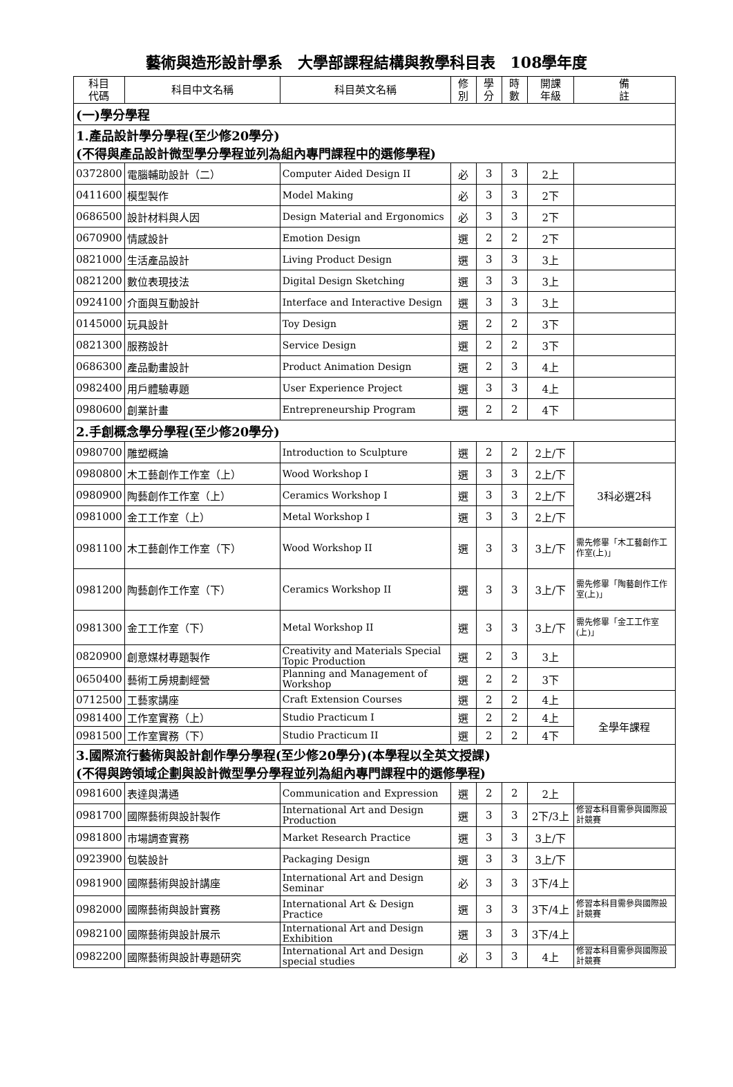藝術與造形設計學系　大學部課程結構與教學科目表　108學年度
| 科目 代碼 | 科目中文名稱 | 科目英文名稱 | 修 別 | 學 分 | 時 數 | 開課 年級 | 備 註 |
| --- | --- | --- | --- | --- | --- | --- | --- |
| (一)學分學程 | | | | | | | |
| 1.產品設計學分學程(至少修20學分) (不得與產品設計微型學分學程並列為組內專門課程中的選修學程) | | | | | | | |
| 0372800 | 電腦輔助設計（二） | Computer Aided Design II | 必 | 3 | 3 | 2上 | |
| 0411600 | 模型製作 | Model Making | 必 | 3 | 3 | 2下 | |
| 0686500 | 設計材料與人因 | Design Material and Ergonomics | 必 | 3 | 3 | 2下 | |
| 0670900 | 情感設計 | Emotion Design | 選 | 2 | 2 | 2下 | |
| 0821000 | 生活產品設計 | Living Product Design | 選 | 3 | 3 | 3上 | |
| 0821200 | 數位表現技法 | Digital Design Sketching | 選 | 3 | 3 | 3上 | |
| 0924100 | 介面與互動設計 | Interface and Interactive Design | 選 | 3 | 3 | 3上 | |
| 0145000 | 玩具設計 | Toy Design | 選 | 2 | 2 | 3下 | |
| 0821300 | 服務設計 | Service Design | 選 | 2 | 2 | 3下 | |
| 0686300 | 產品動畫設計 | Product Animation Design | 選 | 2 | 3 | 4上 | |
| 0982400 | 用戶體驗專題 | User Experience Project | 選 | 3 | 3 | 4上 | |
| 0980600 | 創業計畫 | Entrepreneurship Program | 選 | 2 | 2 | 4下 | |
| 2.手創概念學分學程(至少修20學分) | | | | | | | |
| 0980700 | 雕塑概論 | Introduction to Sculpture | 選 | 2 | 2 | 2上/下 | |
| 0980800 | 木工藝創作工作室（上） | Wood Workshop I | 選 | 3 | 3 | 2上/下 | 3科必選2科 |
| 0980900 | 陶藝創作工作室（上） | Ceramics Workshop I | 選 | 3 | 3 | 2上/下 | |
| 0981000 | 金工工作室（上） | Metal Workshop I | 選 | 3 | 3 | 2上/下 | |
| 0981100 | 木工藝創作工作室（下） | Wood Workshop II | 選 | 3 | 3 | 3上/下 | 需先修畢「木工藝創作工作室(上)」 |
| 0981200 | 陶藝創作工作室（下） | Ceramics Workshop II | 選 | 3 | 3 | 3上/下 | 需先修畢「陶藝創作工作室(上)」 |
| 0981300 | 金工工作室（下） | Metal Workshop II | 選 | 3 | 3 | 3上/下 | 需先修畢「金工工作室(上)」 |
| 0820900 | 創意媒材專題製作 | Creativity and Materials Special Topic Production | 選 | 2 | 3 | 3上 | |
| 0650400 | 藝術工房規劃經營 | Planning and Management of Workshop | 選 | 2 | 2 | 3下 | |
| 0712500 | 工藝家講座 | Craft Extension Courses | 選 | 2 | 2 | 4上 | |
| 0981400 | 工作室實務（上） | Studio Practicum I | 選 | 2 | 2 | 4上 | 全學年課程 |
| 0981500 | 工作室實務（下） | Studio Practicum II | 選 | 2 | 2 | 4下 | |
| 3.國際流行藝術與設計創作學分學程(至少修20學分)(本學程以全英文授課) (不得與跨領域企劃與設計微型學分學程並列為組內專門課程中的選修學程) | | | | | | | |
| 0981600 | 表達與溝通 | Communication and Expression | 選 | 2 | 2 | 2上 | |
| 0981700 | 國際藝術與設計製作 | International Art and Design Production | 選 | 3 | 3 | 2下/3上 | 修習本科目需參與國際設計競賽 |
| 0981800 | 市場調查實務 | Market Research Practice | 選 | 3 | 3 | 3上/下 | |
| 0923900 | 包裝設計 | Packaging Design | 選 | 3 | 3 | 3上/下 | |
| 0981900 | 國際藝術與設計講座 | International Art and Design Seminar | 必 | 3 | 3 | 3下/4上 | |
| 0982000 | 國際藝術與設計實務 | International Art & Design Practice | 選 | 3 | 3 | 3下/4上 | 修習本科目需參與國際設計競賽 |
| 0982100 | 國際藝術與設計展示 | International Art and Design Exhibition | 選 | 3 | 3 | 3下/4上 | |
| 0982200 | 國際藝術與設計專題研究 | International Art and Design special studies | 必 | 3 | 3 | 4上 | 修習本科目需參與國際設計競賽 |